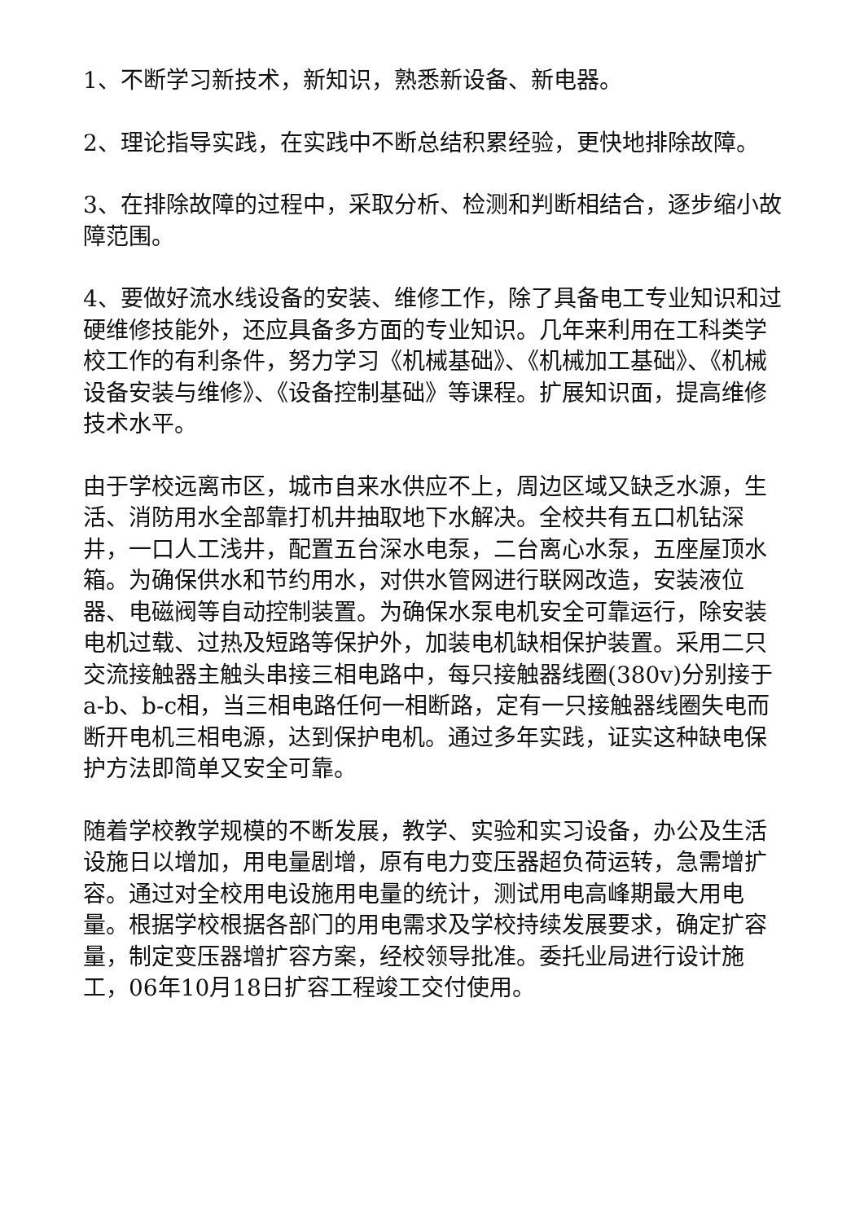1、不断学习新技术，新知识，熟悉新设备、新电器。
2、理论指导实践，在实践中不断总结积累经验，更快地排除故障。
3、在排除故障的过程中，采取分析、检测和判断相结合，逐步缩小故障范围。
4、要做好流水线设备的安装、维修工作，除了具备电工专业知识和过硬维修技能外，还应具备多方面的专业知识。几年来利用在工科类学校工作的有利条件，努力学习《机械基础》、《机械加工基础》、《机械设备安装与维修》、《设备控制基础》等课程。扩展知识面，提高维修技术水平。
由于学校远离市区，城市自来水供应不上，周边区域又缺乏水源，生活、消防用水全部靠打机井抽取地下水解决。全校共有五口机钻深井，一口人工浅井，配置五台深水电泵，二台离心水泵，五座屋顶水箱。为确保供水和节约用水，对供水管网进行联网改造，安装液位器、电磁阀等自动控制装置。为确保水泵电机安全可靠运行，除安装电机过载、过热及短路等保护外，加装电机缺相保护装置。采用二只交流接触器主触头串接三相电路中，每只接触器线圈(380v)分别接于a-b、b-c相，当三相电路任何一相断路，定有一只接触器线圈失电而断开电机三相电源，达到保护电机。通过多年实践，证实这种缺电保护方法即简单又安全可靠。
随着学校教学规模的不断发展，教学、实验和实习设备，办公及生活设施日以增加，用电量剧增，原有电力变压器超负荷运转，急需增扩容。通过对全校用电设施用电量的统计，测试用电高峰期最大用电量。根据学校根据各部门的用电需求及学校持续发展要求，确定扩容量，制定变压器增扩容方案，经校领导批准。委托业局进行设计施工，06年10月18日扩容工程竣工交付使用。